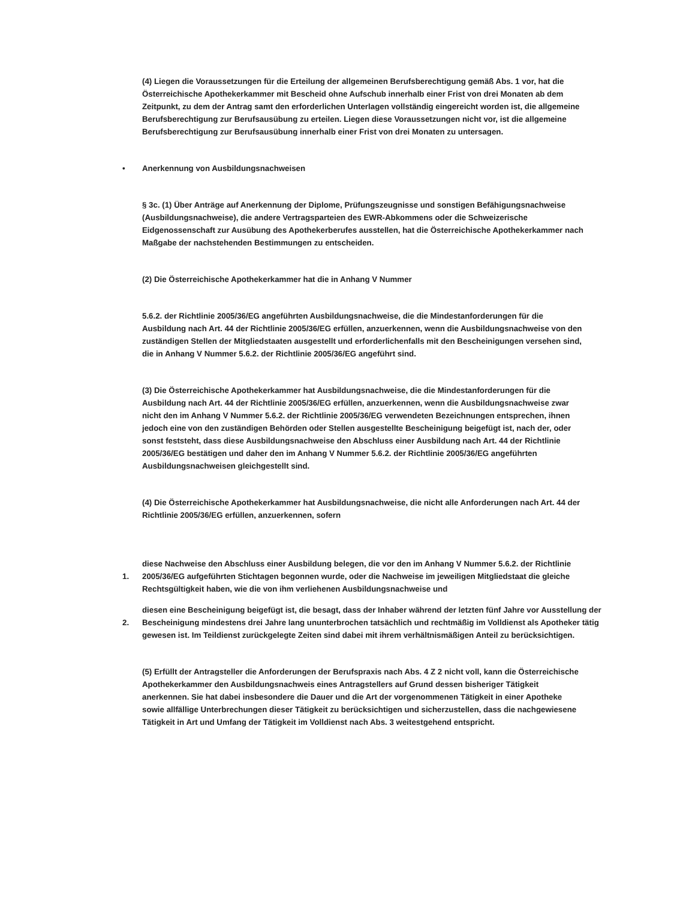(4) Liegen die Voraussetzungen für die Erteilung der allgemeinen Berufsberechtigung gemäß Abs. 1 vor, hat die Österreichische Apothekerkammer mit Bescheid ohne Aufschub innerhalb einer Frist von drei Monaten ab dem Zeitpunkt, zu dem der Antrag samt den erforderlichen Unterlagen vollständig eingereicht worden ist, die allgemeine Berufsberechtigung zur Berufsausübung zu erteilen. Liegen diese Voraussetzungen nicht vor, ist die allgemeine Berufsberechtigung zur Berufsausübung innerhalb einer Frist von drei Monaten zu untersagen.
• Anerkennung von Ausbildungsnachweisen
§ 3c. (1) Über Anträge auf Anerkennung der Diplome, Prüfungszeugnisse und sonstigen Befähigungsnachweise (Ausbildungsnachweise), die andere Vertragsparteien des EWR-Abkommens oder die Schweizerische Eidgenossenschaft zur Ausübung des Apothekerberufes ausstellen, hat die Österreichische Apothekerkammer nach Maßgabe der nachstehenden Bestimmungen zu entscheiden.
(2) Die Österreichische Apothekerkammer hat die in Anhang V Nummer
5.6.2. der Richtlinie 2005/36/EG angeführten Ausbildungsnachweise, die die Mindestanforderungen für die Ausbildung nach Art. 44 der Richtlinie 2005/36/EG erfüllen, anzuerkennen, wenn die Ausbildungsnachweise von den zuständigen Stellen der Mitgliedstaaten ausgestellt und erforderlichenfalls mit den Bescheinigungen versehen sind, die in Anhang V Nummer 5.6.2. der Richtlinie 2005/36/EG angeführt sind.
(3) Die Österreichische Apothekerkammer hat Ausbildungsnachweise, die die Mindestanforderungen für die Ausbildung nach Art. 44 der Richtlinie 2005/36/EG erfüllen, anzuerkennen, wenn die Ausbildungsnachweise zwar nicht den im Anhang V Nummer 5.6.2. der Richtlinie 2005/36/EG verwendeten Bezeichnungen entsprechen, ihnen jedoch eine von den zuständigen Behörden oder Stellen ausgestellte Bescheinigung beigefügt ist, nach der, oder sonst feststeht, dass diese Ausbildungsnachweise den Abschluss einer Ausbildung nach Art. 44 der Richtlinie 2005/36/EG bestätigen und daher den im Anhang V Nummer 5.6.2. der Richtlinie 2005/36/EG angeführten Ausbildungsnachweisen gleichgestellt sind.
(4) Die Österreichische Apothekerkammer hat Ausbildungsnachweise, die nicht alle Anforderungen nach Art. 44 der Richtlinie 2005/36/EG erfüllen, anzuerkennen, sofern
1.
diese Nachweise den Abschluss einer Ausbildung belegen, die vor den im Anhang V Nummer 5.6.2. der Richtlinie 2005/36/EG aufgeführten Stichtagen begonnen wurde, oder die Nachweise im jeweiligen Mitgliedstaat die gleiche Rechtsgültigkeit haben, wie die von ihm verliehenen Ausbildungsnachweise und
2.
diesen eine Bescheinigung beigefügt ist, die besagt, dass der Inhaber während der letzten fünf Jahre vor Ausstellung der Bescheinigung mindestens drei Jahre lang ununterbrochen tatsächlich und rechtmäßig im Volldienst als Apotheker tätig gewesen ist. Im Teildienst zurückgelegte Zeiten sind dabei mit ihrem verhältnismäßigen Anteil zu berücksichtigen.
(5) Erfüllt der Antragsteller die Anforderungen der Berufspraxis nach Abs. 4 Z 2 nicht voll, kann die Österreichische Apothekerkammer den Ausbildungsnachweis eines Antragstellers auf Grund dessen bisheriger Tätigkeit anerkennen. Sie hat dabei insbesondere die Dauer und die Art der vorgenommenen Tätigkeit in einer Apotheke sowie allfällige Unterbrechungen dieser Tätigkeit zu berücksichtigen und sicherzustellen, dass die nachgewiesene Tätigkeit in Art und Umfang der Tätigkeit im Volldienst nach Abs. 3 weitestgehend entspricht.